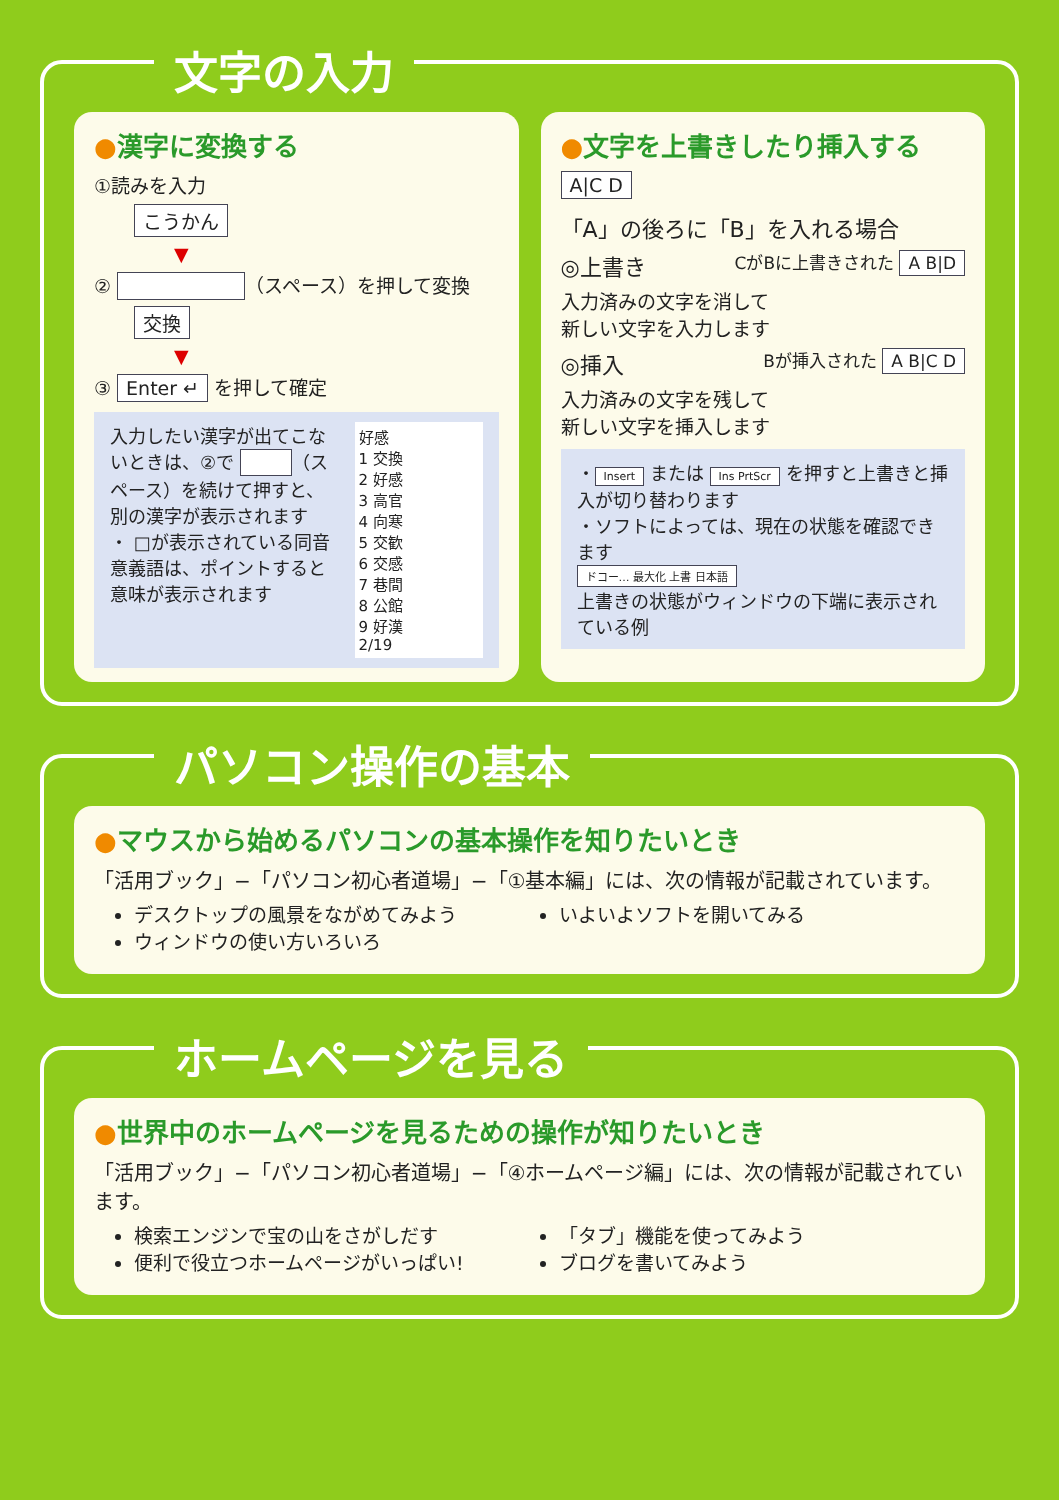文字の入力
●漢字に変換する
①読みを入力
こうかん
▼
② （スペース）を押して変換
交換
▼
③ Enter ↵ を押して確定
入力したい漢字が出てこないときは、②で （スペース）を続けて押すと、別の漢字が表示されます
・ □が表示されている同音意義語は、ポイントすると意味が表示されます
好感
1 交換
2 好感
3 高官
4 向寒
5 交歓
6 交感
7 巷間
8 公館
9 好漢
2/19
●文字を上書きしたり挿入する
A|C D
「A」の後ろに「B」を入れる場合
◎上書き CがBに上書きされた A B|D
入力済みの文字を消して
新しい文字を入力します
◎挿入 Bが挿入された A B|C D
入力済みの文字を残して
新しい文字を挿入します
・ Insert または Ins PrtScr を押すと上書きと挿入が切り替わります
・ソフトによっては、現在の状態を確認できます
ドコー… 最大化 上書 日本語
上書きの状態がウィンドウの下端に表示されている例
パソコン操作の基本
●マウスから始めるパソコンの基本操作を知りたいとき
「活用ブック」−「パソコン初心者道場」−「①基本編」には、次の情報が記載されています。
デスクトップの風景をながめてみよう
ウィンドウの使い方いろいろ
いよいよソフトを開いてみる
ホームページを見る
●世界中のホームページを見るための操作が知りたいとき
「活用ブック」−「パソコン初心者道場」−「④ホームページ編」には、次の情報が記載されています。
検索エンジンで宝の山をさがしだす
便利で役立つホームページがいっぱい!
「タブ」機能を使ってみよう
ブログを書いてみよう